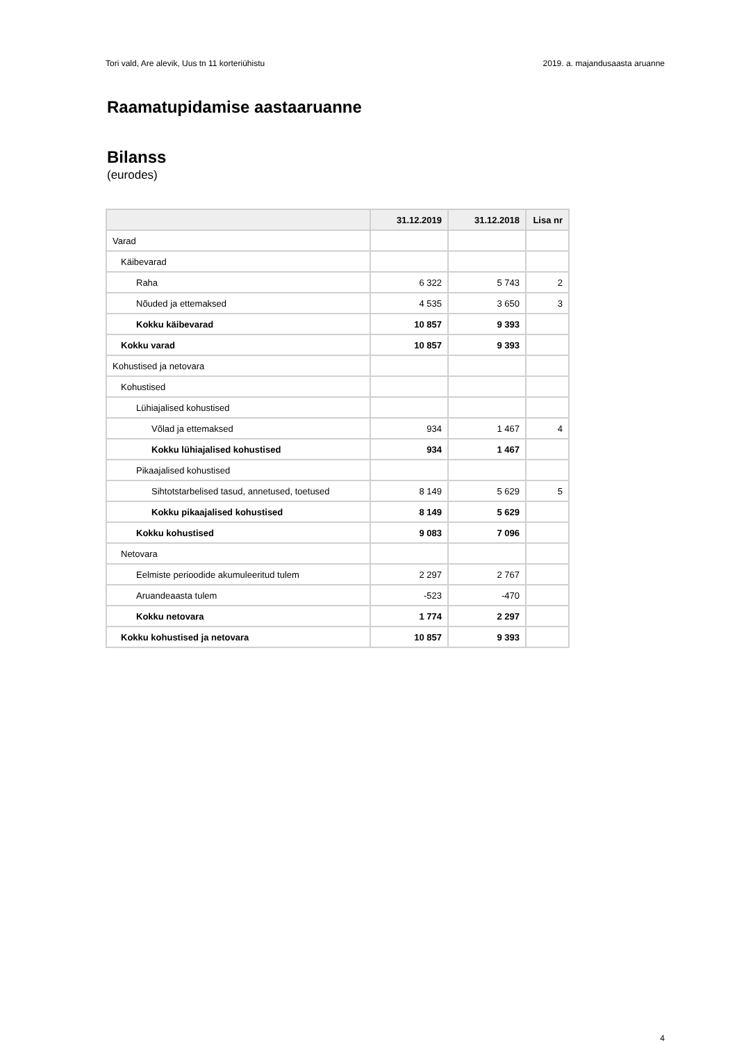Tori vald, Are alevik, Uus tn 11 korteriühistu 2019. a. majandusaasta aruanne
Raamatupidamise aastaaruanne
Bilanss
(eurodes)
| | 31.12.2019 | 31.12.2018 | Lisa nr |
| --- | --- | --- | --- |
| Varad | | | |
| Käibevarad | | | |
| Raha | 6 322 | 5 743 | 2 |
| Nõuded ja ettemaksed | 4 535 | 3 650 | 3 |
| Kokku käibevarad | 10 857 | 9 393 | |
| Kokku varad | 10 857 | 9 393 | |
| Kohustised ja netovara | | | |
| Kohustised | | | |
| Lühiajalised kohustised | | | |
| Võlad ja ettemaksed | 934 | 1 467 | 4 |
| Kokku lühiajalised kohustised | 934 | 1 467 | |
| Pikaajalised kohustised | | | |
| Sihtotstarbelised tasud, annetused, toetused | 8 149 | 5 629 | 5 |
| Kokku pikaajalised kohustised | 8 149 | 5 629 | |
| Kokku kohustised | 9 083 | 7 096 | |
| Netovara | | | |
| Eelmiste perioodide akumuleeritud tulem | 2 297 | 2 767 | |
| Aruandeaasta tulem | -523 | -470 | |
| Kokku netovara | 1 774 | 2 297 | |
| Kokku kohustised ja netovara | 10 857 | 9 393 | |
4